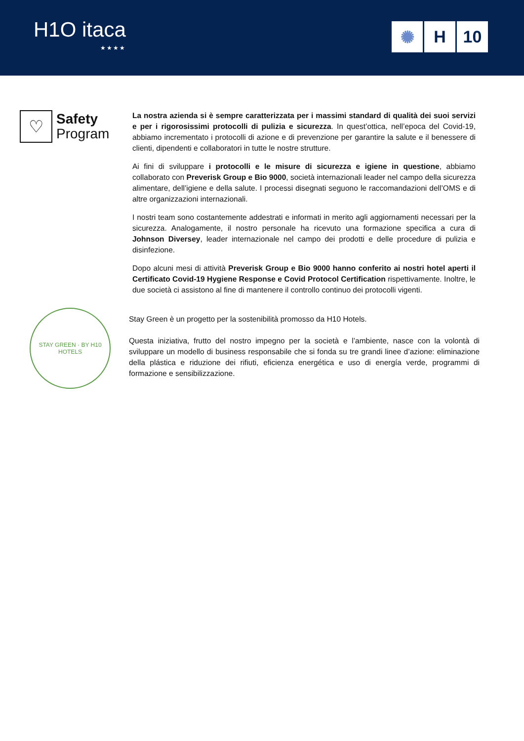H1O itaca
★★★★
✺ H 10
♡
Safety
Program
La nostra azienda si è sempre caratterizzata per i massimi standard di qualità dei suoi servizi e per i rigorosissimi protocolli di pulizia e sicurezza. In quest’ottica, nell’epoca del Covid-19, abbiamo incrementato i protocolli di azione e di prevenzione per garantire la salute e il benessere di clienti, dipendenti e collaboratori in tutte le nostre strutture.
Ai fini di sviluppare i protocolli e le misure di sicurezza e igiene in questione, abbiamo collaborato con Preverisk Group e Bio 9000, società internazionali leader nel campo della sicurezza alimentare, dell’igiene e della salute. I processi disegnati seguono le raccomandazioni dell’OMS e di altre organizzazioni internazionali.
I nostri team sono costantemente addestrati e informati in merito agli aggiornamenti necessari per la sicurezza. Analogamente, il nostro personale ha ricevuto una formazione specifica a cura di Johnson Diversey, leader internazionale nel campo dei prodotti e delle procedure di pulizia e disinfezione.
Dopo alcuni mesi di attività Preverisk Group e Bio 9000 hanno conferito ai nostri hotel aperti il Certificato Covid-19 Hygiene Response e Covid Protocol Certification rispettivamente. Inoltre, le due società ci assistono al fine di mantenere il controllo continuo dei protocolli vigenti.
STAY GREEN · BY H10 HOTELS
Stay Green è un progetto per la sostenibilità promosso da H10 Hotels.
Questa iniziativa, frutto del nostro impegno per la società e l’ambiente, nasce con la volontà di sviluppare un modello di business responsabile che si fonda su tre grandi linee d’azione: eliminazione della plástica e riduzione dei rifiuti, eficienza energética e uso di energía verde, programmi di formazione e sensibilizzazione.